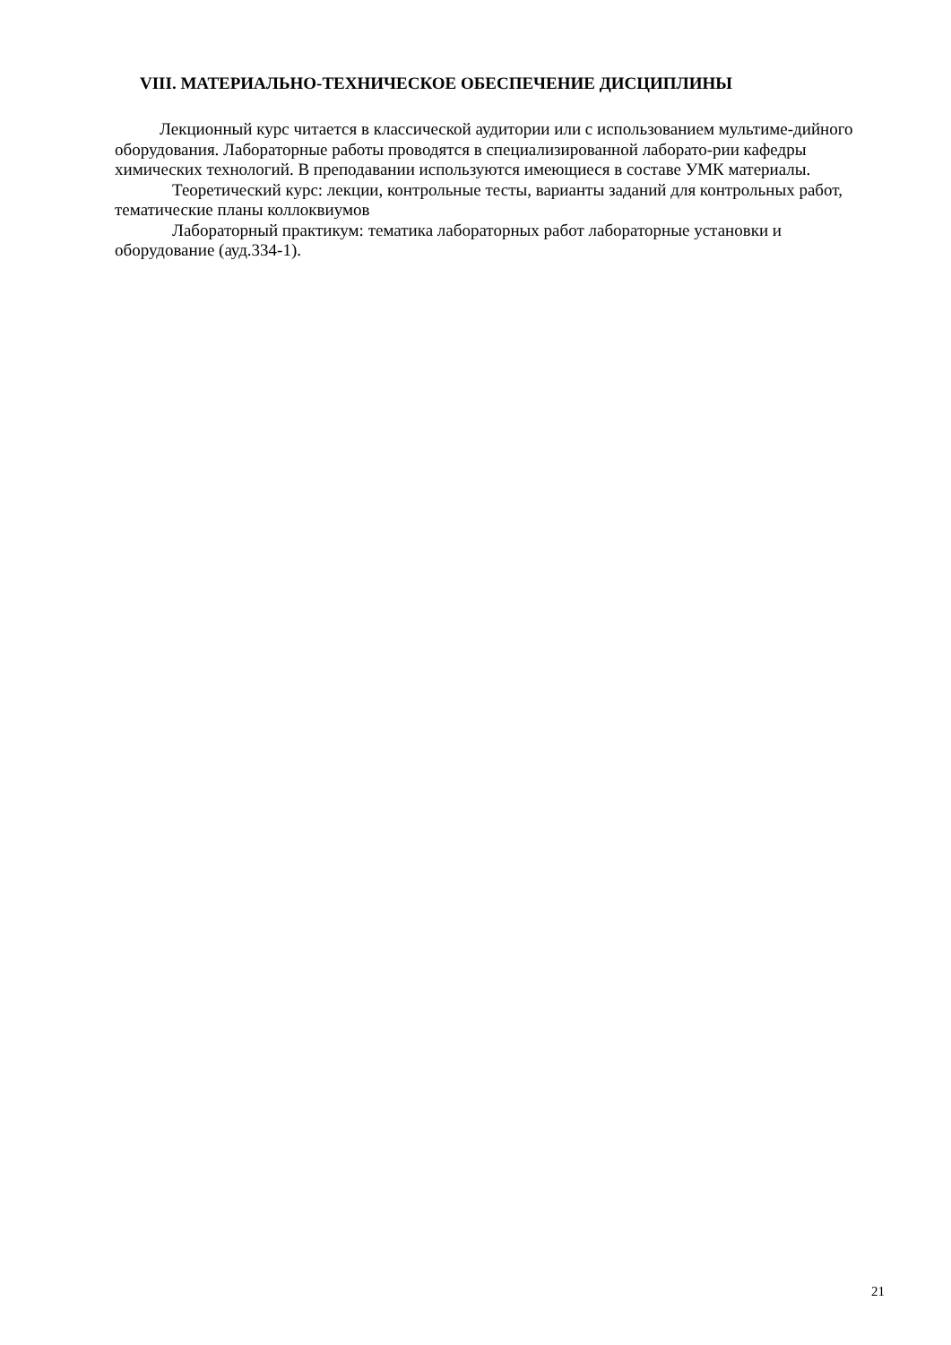VIII. МАТЕРИАЛЬНО-ТЕХНИЧЕСКОЕ ОБЕСПЕЧЕНИЕ ДИСЦИПЛИНЫ
Лекционный курс читается в классической аудитории или с использованием мультиме-дийного оборудования. Лабораторные работы проводятся в специализированной лаборато-рии кафедры химических технологий. В преподавании используются имеющиеся в составе УМК материалы.
Теоретический курс: лекции, контрольные тесты, варианты заданий для контрольных работ, тематические планы коллоквиумов
Лабораторный практикум: тематика лабораторных работ лабораторные установки и оборудование (ауд.334-1).
21